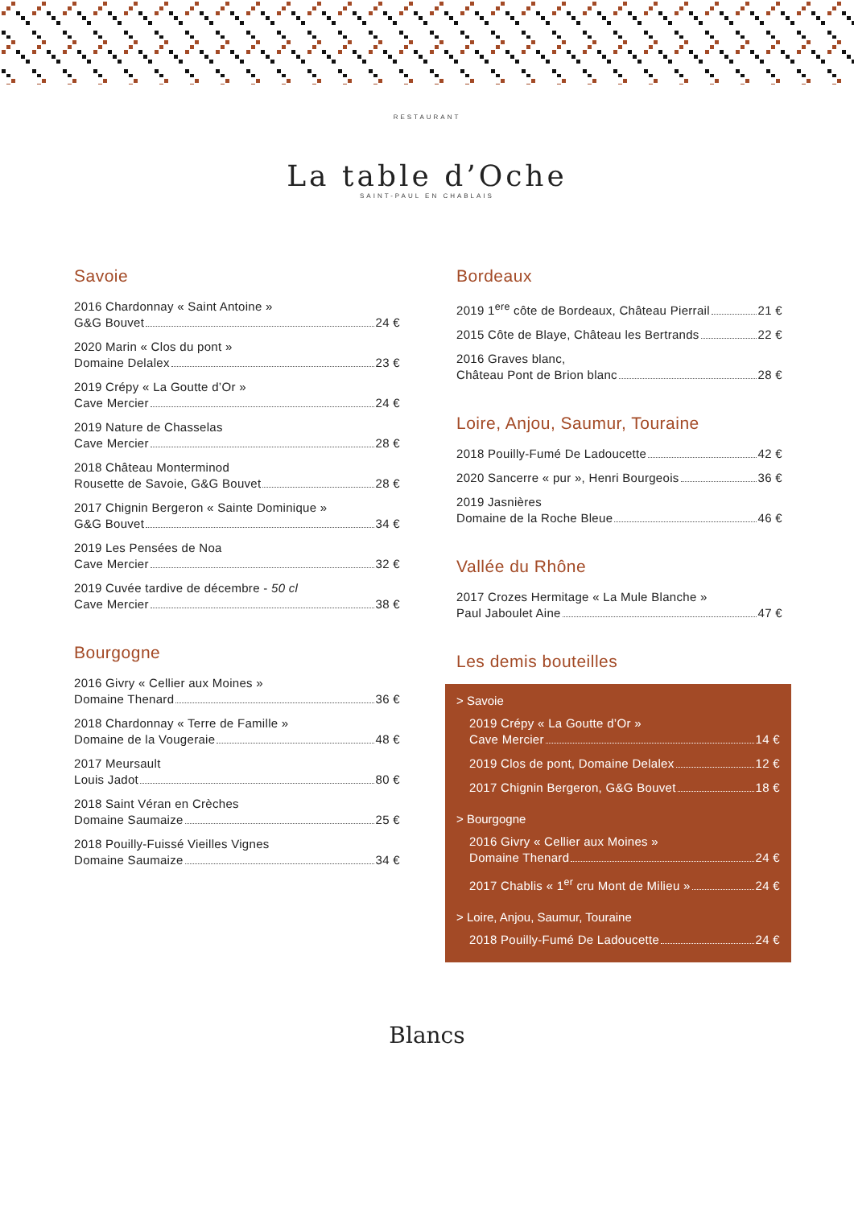RESTAURANT
La table d’Oche
SAINT-PAUL EN CHABLAIS
Savoie
2016 Chardonnay « Saint Antoine »
G&G Bouvet 24 €
2020 Marin « Clos du pont »
Domaine Delalex 23 €
2019 Crépy « La Goutte d’Or »
Cave Mercier 24 €
2019 Nature de Chasselas
Cave Mercier 28 €
2018 Château Monterminod
Rousette de Savoie, G&G Bouvet 28 €
2017 Chignin Bergeron « Sainte Dominique »
G&G Bouvet 34 €
2019 Les Pensées de Noa
Cave Mercier 32 €
2019 Cuvée tardive de décembre - 50 cl
Cave Mercier 38 €
Bourgogne
2016 Givry « Cellier aux Moines »
Domaine Thenard 36 €
2018 Chardonnay « Terre de Famille »
Domaine de la Vougeraie 48 €
2017 Meursault
Louis Jadot 80 €
2018 Saint Véran en Crèches
Domaine Saumaize 25 €
2018 Pouilly-Fuissé Vieilles Vignes
Domaine Saumaize 34 €
Bordeaux
2019 1<sup>ere</sup> côte de Bordeaux, Château Pierrail 21 €
2015 Côte de Blaye, Château les Bertrands 22 €
2016 Graves blanc,
Château Pont de Brion blanc 28 €
Loire, Anjou, Saumur, Touraine
2018 Pouilly-Fumé De Ladoucette 42 €
2020 Sancerre « pur », Henri Bourgeois 36 €
2019 Jasnières
Domaine de la Roche Bleue 46 €
Vallée du Rhône
2017 Crozes Hermitage « La Mule Blanche »
Paul Jaboulet Aine 47 €
Les demis bouteilles
> Savoie
2019 Crépy « La Goutte d’Or »
Cave Mercier 14 €
2019 Clos de pont, Domaine Delalex 12 €
2017 Chignin Bergeron, G&G Bouvet 18 €
> Bourgogne
2016 Givry « Cellier aux Moines »
Domaine Thenard 24 €
2017 Chablis « 1<sup>er</sup> cru Mont de Milieu » 24 €
> Loire, Anjou, Saumur, Touraine
2018 Pouilly-Fumé De Ladoucette 24 €
Blancs